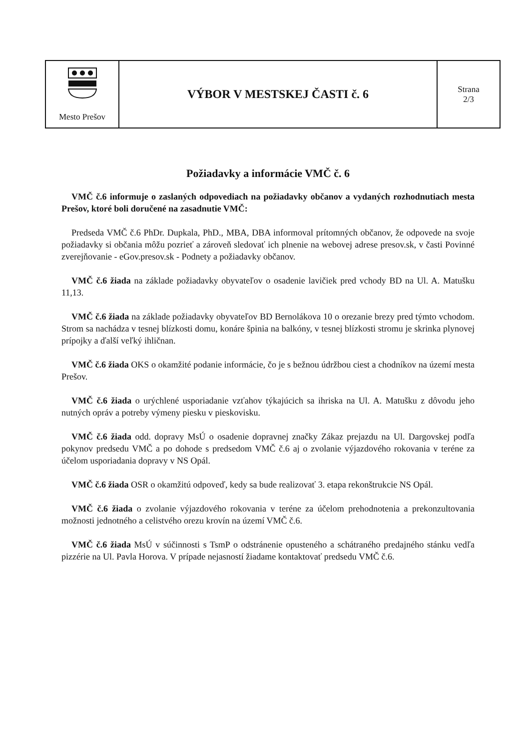| Mesto Prešov | VÝBOR V MESTSKEJ ČASTI č. 6 | Strana 2/3 |
Požiadavky a informácie VMČ č. 6
VMČ č.6 informuje o zaslaných odpovediach na požiadavky občanov a vydaných rozhodnutiach mesta Prešov, ktoré boli doručené na zasadnutie VMČ:
Predseda VMČ č.6 PhDr. Dupkala, PhD., MBA, DBA informoval prítomných občanov, že odpovede na svoje požiadavky si občania môžu pozrieť a zároveň sledovať ich plnenie na webovej adrese presov.sk, v časti Povinné zverejňovanie - eGov.presov.sk - Podnety a požiadavky občanov.
VMČ č.6 žiada na základe požiadavky obyvateľov o osadenie lavičiek pred vchody BD na Ul. A. Matušku 11,13.
VMČ č.6 žiada na základe požiadavky obyvateľov BD Bernolákova 10 o orezanie brezy pred týmto vchodom. Strom sa nachádza v tesnej blízkosti domu, konáre špinia na balkóny, v tesnej blízkosti stromu je skrinka plynovej prípojky a ďalší veľký ihličnan.
VMČ č.6 žiada OKS o okamžité podanie informácie, čo je s bežnou údržbou ciest a chodníkov na území mesta Prešov.
VMČ č.6 žiada o urýchlené usporiadanie vzťahov týkajúcich sa ihriska na Ul. A. Matušku z dôvodu jeho nutných opráv a potreby výmeny piesku v pieskovisku.
VMČ č.6 žiada odd. dopravy MsÚ o osadenie dopravnej značky Zákaz prejazdu na Ul. Dargovskej podľa pokynov predsedu VMČ a po dohode s predsedom VMČ č.6 aj o zvolanie výjazdového rokovania v teréne za účelom usporiadania dopravy v NS Opál.
VMČ č.6 žiada OSR o okamžitú odpoveď, kedy sa bude realizovať 3. etapa rekonštrukcie NS Opál.
VMČ č.6 žiada o zvolanie výjazdového rokovania v teréne za účelom prehodnotenia a prekonzultovania možnosti jednotného a celistvého orezu krovín na území VMČ č.6.
VMČ č.6 žiada MsÚ v súčinnosti s TsmP o odstránenie opusteného a schátraného predajného stánku vedľa pizzérie na Ul. Pavla Horova. V prípade nejasností žiadame kontaktovať predsedu VMČ č.6.